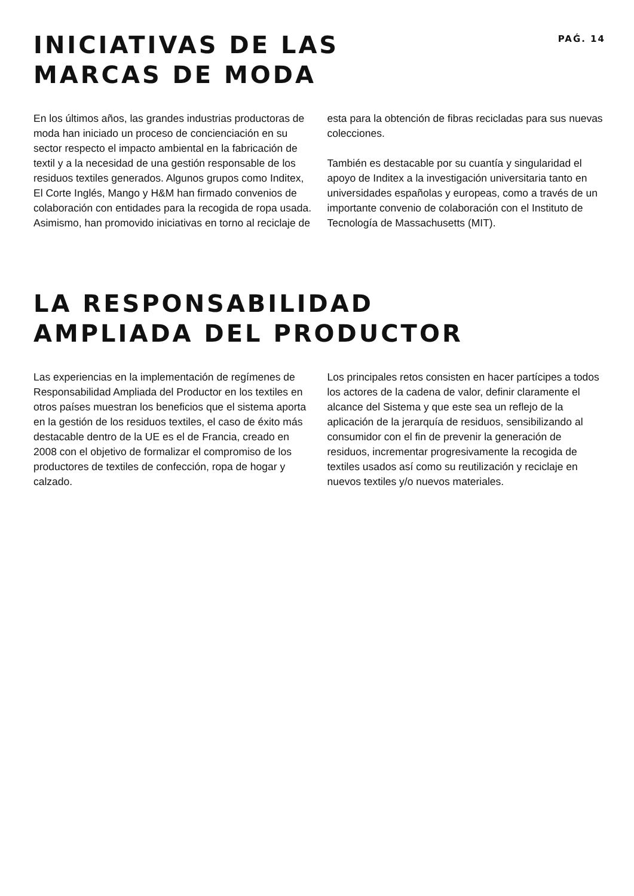INICIATIVAS DE LAS
MARCAS DE MODA
PAǴ. 14
En los últimos años, las grandes industrias productoras de moda han iniciado un proceso de concienciación en su sector respecto el impacto ambiental en la fabricación de textil y a la necesidad de una gestión responsable de los residuos textiles generados. Algunos grupos como Inditex, El Corte Inglés, Mango y H&M han firmado convenios de colaboración con entidades para la recogida de ropa usada. Asimismo, han promovido iniciativas en torno al reciclaje de
esta para la obtención de fibras recicladas para sus nuevas colecciones.
También es destacable por su cuantía y singularidad el apoyo de Inditex a la investigación universitaria tanto en universidades españolas y europeas, como a través de un importante convenio de colaboración con el Instituto de Tecnología de Massachusetts (MIT).
LA RESPONSABILIDAD
AMPLIADA DEL PRODUCTOR
Las experiencias en la implementación de regímenes de Responsabilidad Ampliada del Productor en los textiles en otros países muestran los beneficios que el sistema aporta en la gestión de los residuos textiles, el caso de éxito más destacable dentro de la UE es el de Francia, creado en 2008 con el objetivo de formalizar el compromiso de los productores de textiles de confección, ropa de hogar y calzado.
Los principales retos consisten en hacer partícipes a todos los actores de la cadena de valor, definir claramente el alcance del Sistema y que este sea un reflejo de la aplicación de la jerarquía de residuos, sensibilizando al consumidor con el fin de prevenir la generación de residuos, incrementar progresivamente la recogida de textiles usados así como su reutilización y reciclaje en nuevos textiles y/o nuevos materiales.